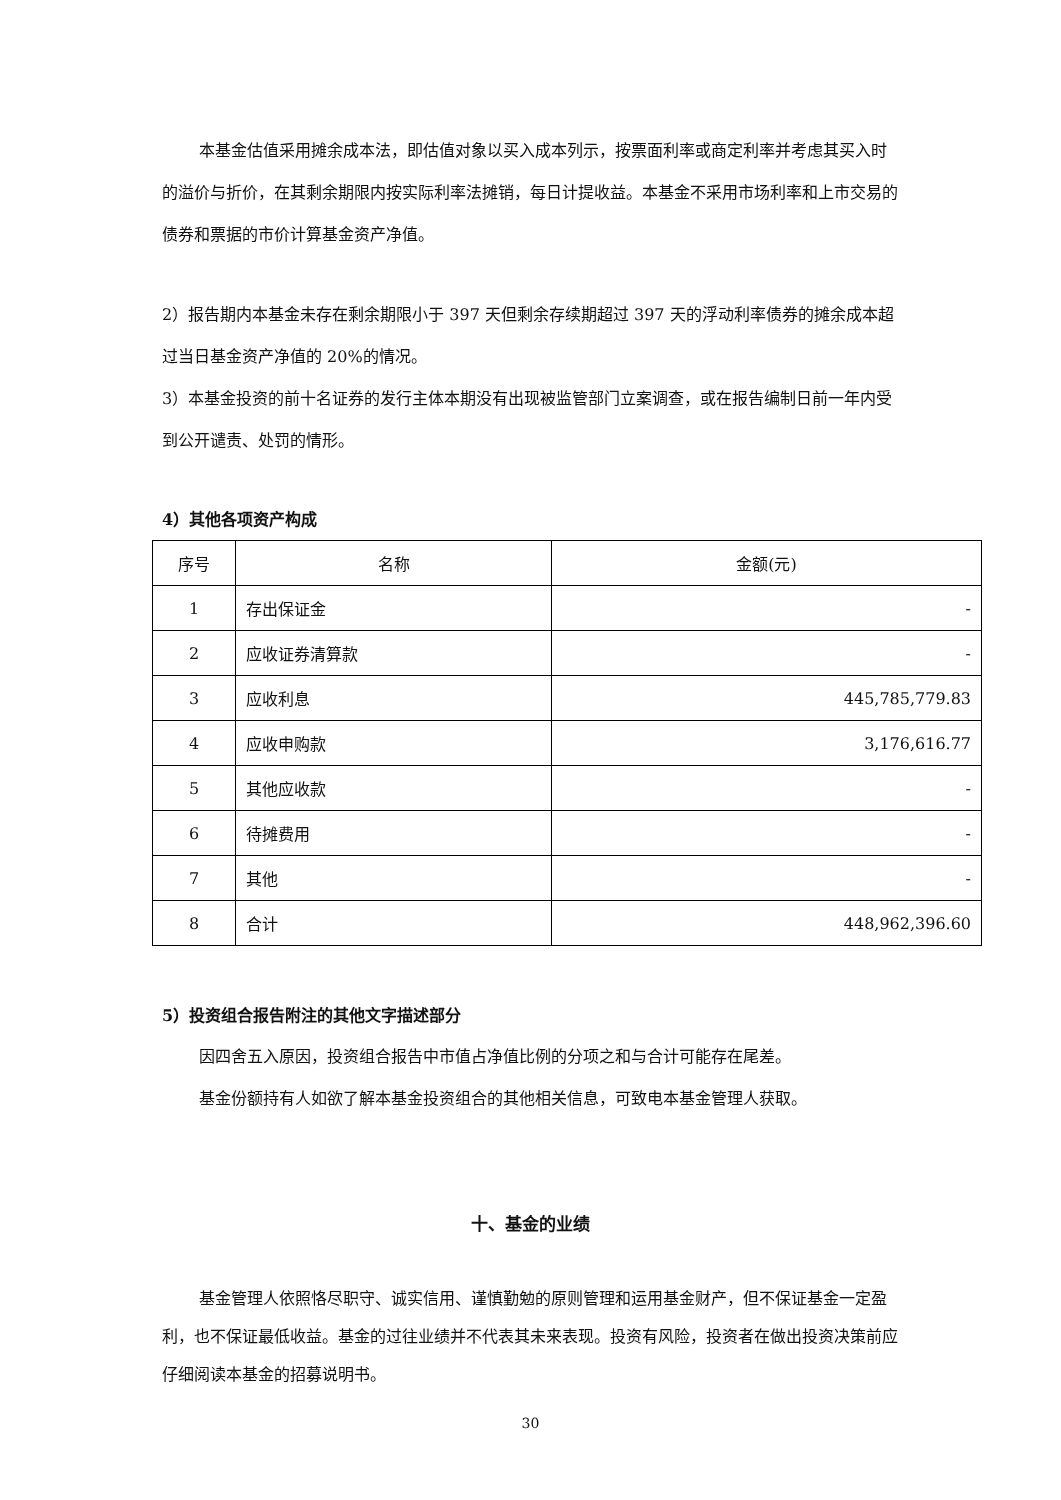本基金估值采用摊余成本法，即估值对象以买入成本列示，按票面利率或商定利率并考虑其买入时的溢价与折价，在其剩余期限内按实际利率法摊销，每日计提收益。本基金不采用市场利率和上市交易的债券和票据的市价计算基金资产净值。
2）报告期内本基金未存在剩余期限小于 397 天但剩余存续期超过 397 天的浮动利率债券的摊余成本超过当日基金资产净值的 20%的情况。
3）本基金投资的前十名证券的发行主体本期没有出现被监管部门立案调查，或在报告编制日前一年内受到公开谴责、处罚的情形。
4）其他各项资产构成
| 序号 | 名称 | 金额(元) |
| 1 | 存出保证金 | - |
| 2 | 应收证券清算款 | - |
| 3 | 应收利息 | 445,785,779.83 |
| 4 | 应收申购款 | 3,176,616.77 |
| 5 | 其他应收款 | - |
| 6 | 待摊费用 | - |
| 7 | 其他 | - |
| 8 | 合计 | 448,962,396.60 |
5）投资组合报告附注的其他文字描述部分
因四舍五入原因，投资组合报告中市值占净值比例的分项之和与合计可能存在尾差。
基金份额持有人如欲了解本基金投资组合的其他相关信息，可致电本基金管理人获取。
十、基金的业绩
基金管理人依照恪尽职守、诚实信用、谨慎勤勉的原则管理和运用基金财产，但不保证基金一定盈利，也不保证最低收益。基金的过往业绩并不代表其未来表现。投资有风险，投资者在做出投资决策前应仔细阅读本基金的招募说明书。
30